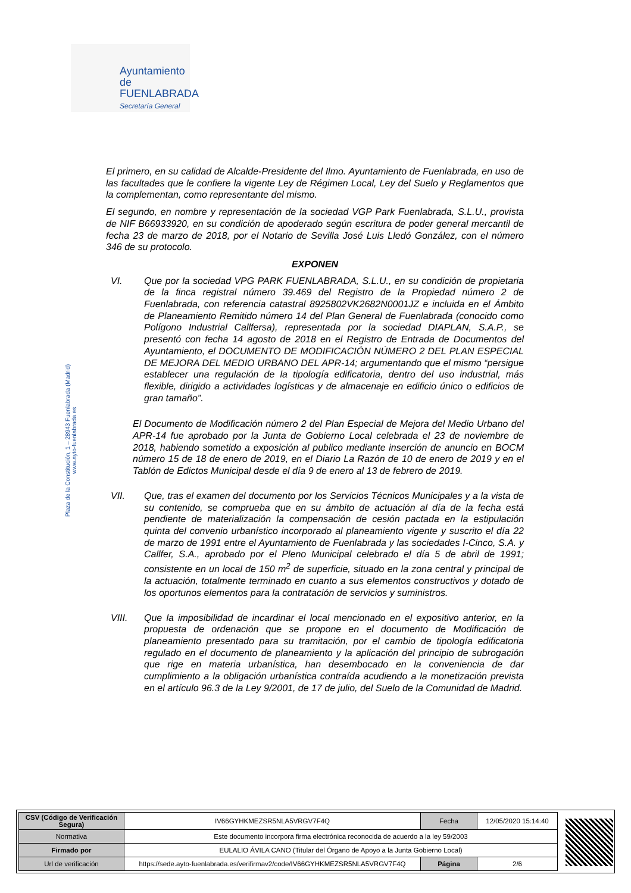Ayuntamiento de
FUENLABRADA
Secretaría General
Plaza de la Constitución, 1 – 28943 Fuenlabrada (Madrid) www.ayto-fuenlabrada.es
El primero, en su calidad de Alcalde-Presidente del Ilmo. Ayuntamiento de Fuenlabrada, en uso de las facultades que le confiere la vigente Ley de Régimen Local, Ley del Suelo y Reglamentos que la complementan, como representante del mismo.
El segundo, en nombre y representación de la sociedad VGP Park Fuenlabrada, S.L.U., provista de NIF B66933920, en su condición de apoderado según escritura de poder general mercantil de fecha 23 de marzo de 2018, por el Notario de Sevilla José Luis Lledó González, con el número 346 de su protocolo.
EXPONEN
VI. Que por la sociedad VPG PARK FUENLABRADA, S.L.U., en su condición de propietaria de la finca registral número 39.469 del Registro de la Propiedad número 2 de Fuenlabrada, con referencia catastral 8925802VK2682N0001JZ e incluida en el Ámbito de Planeamiento Remitido número 14 del Plan General de Fuenlabrada (conocido como Polígono Industrial Callfersa), representada por la sociedad DIAPLAN, S.A.P., se presentó con fecha 14 agosto de 2018 en el Registro de Entrada de Documentos del Ayuntamiento, el DOCUMENTO DE MODIFICACIÓN NÚMERO 2 DEL PLAN ESPECIAL DE MEJORA DEL MEDIO URBANO DEL APR-14; argumentando que el mismo “persigue establecer una regulación de la tipología edificatoria, dentro del uso industrial, más flexible, dirigido a actividades logísticas y de almacenaje en edificio único o edificios de gran tamaño”.
El Documento de Modificación número 2 del Plan Especial de Mejora del Medio Urbano del APR-14 fue aprobado por la Junta de Gobierno Local celebrada el 23 de noviembre de 2018, habiendo sometido a exposición al publico mediante inserción de anuncio en BOCM número 15 de 18 de enero de 2019, en el Diario La Razón de 10 de enero de 2019 y en el Tablón de Edictos Municipal desde el día 9 de enero al 13 de febrero de 2019.
VII. Que, tras el examen del documento por los Servicios Técnicos Municipales y a la vista de su contenido, se comprueba que en su ámbito de actuación al día de la fecha está pendiente de materialización la compensación de cesión pactada en la estipulación quinta del convenio urbanístico incorporado al planeamiento vigente y suscrito el día 22 de marzo de 1991 entre el Ayuntamiento de Fuenlabrada y las sociedades I-Cinco, S.A. y Callfer, S.A., aprobado por el Pleno Municipal celebrado el día 5 de abril de 1991; consistente en un local de 150 m<sup>2</sup> de superficie, situado en la zona central y principal de la actuación, totalmente terminado en cuanto a sus elementos constructivos y dotado de los oportunos elementos para la contratación de servicios y suministros.
VIII. Que la imposibilidad de incardinar el local mencionado en el expositivo anterior, en la propuesta de ordenación que se propone en el documento de Modificación de planeamiento presentado para su tramitación, por el cambio de tipología edificatoria regulado en el documento de planeamiento y la aplicación del principio de subrogación que rige en materia urbanística, han desembocado en la conveniencia de dar cumplimiento a la obligación urbanística contraída acudiendo a la monetización prevista en el artículo 96.3 de la Ley 9/2001, de 17 de julio, del Suelo de la Comunidad de Madrid.
| CSV (Código de Verificación Segura) | IV66GYHKMEZSR5NLA5VRGV7F4Q | Fecha | 12/05/2020 15:14:40 |
| Normativa | Este documento incorpora firma electrónica reconocida de acuerdo a la ley 59/2003 | | |
| Firmado por | EULALIO ÁVILA CANO (Titular del Órgano de Apoyo a la Junta Gobierno Local) | | |
| Url de verificación | https://sede.ayto-fuenlabrada.es/verifirmav2/code/IV66GYHKMEZSR5NLA5VRGV7F4Q | Página | 2/6 |